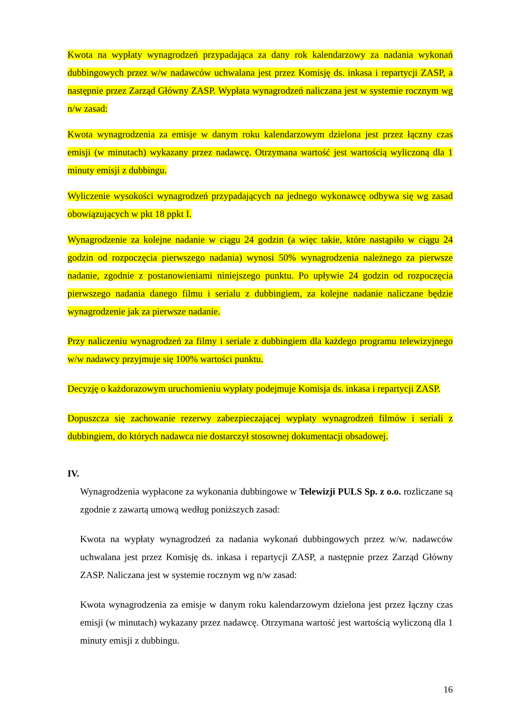Kwota na wypłaty wynagrodzeń przypadająca za dany rok kalendarzowy za nadania wykonań dubbingowych przez w/w nadawców uchwalana jest przez Komisję ds. inkasa i repartycji ZASP, a następnie przez Zarząd Główny ZASP. Wypłata wynagrodzeń naliczana jest w systemie rocznym wg n/w zasad:
Kwota wynagrodzenia za emisje w danym roku kalendarzowym dzielona jest przez łączny czas emisji (w minutach) wykazany przez nadawcę. Otrzymana wartość jest wartością wyliczoną dla 1 minuty emisji z dubbingu.
Wyliczenie wysokości wynagrodzeń przypadających na jednego wykonawcę odbywa się wg zasad obowiązujących w pkt 18 ppkt I.
Wynagrodzenie za kolejne nadanie w ciągu 24 godzin (a więc takie, które nastąpiło w ciągu 24 godzin od rozpoczęcia pierwszego nadania) wynosi 50% wynagrodzenia należnego za pierwsze nadanie, zgodnie z postanowieniami niniejszego punktu. Po upływie 24 godzin od rozpoczęcia pierwszego nadania danego filmu i serialu z dubbingiem, za kolejne nadanie naliczane będzie wynagrodzenie jak za pierwsze nadanie.
Przy naliczeniu wynagrodzeń za filmy i seriale z dubbingiem dla każdego programu telewizyjnego w/w nadawcy przyjmuje się 100% wartości punktu.
Decyzję o każdorazowym uruchomieniu wypłaty podejmuje Komisja ds. inkasa i repartycji ZASP.
Dopuszcza się zachowanie rezerwy zabezpieczającej wypłaty wynagrodzeń filmów i seriali z dubbingiem, do których nadawca nie dostarczył stosownej dokumentacji obsadowej.
IV.
Wynagrodzenia wypłacone za wykonania dubbingowe w Telewizji PULS Sp. z o.o. rozliczane są zgodnie z zawartą umową według poniższych zasad:
Kwota na wypłaty wynagrodzeń za nadania wykonań dubbingowych przez w/w. nadawców uchwalana jest przez Komisję ds. inkasa i repartycji ZASP, a następnie przez Zarząd Główny ZASP. Naliczana jest w systemie rocznym wg n/w zasad:
Kwota wynagrodzenia za emisje w danym roku kalendarzowym dzielona jest przez łączny czas emisji (w minutach) wykazany przez nadawcę. Otrzymana wartość jest wartością wyliczoną dla 1 minuty emisji z dubbingu.
16